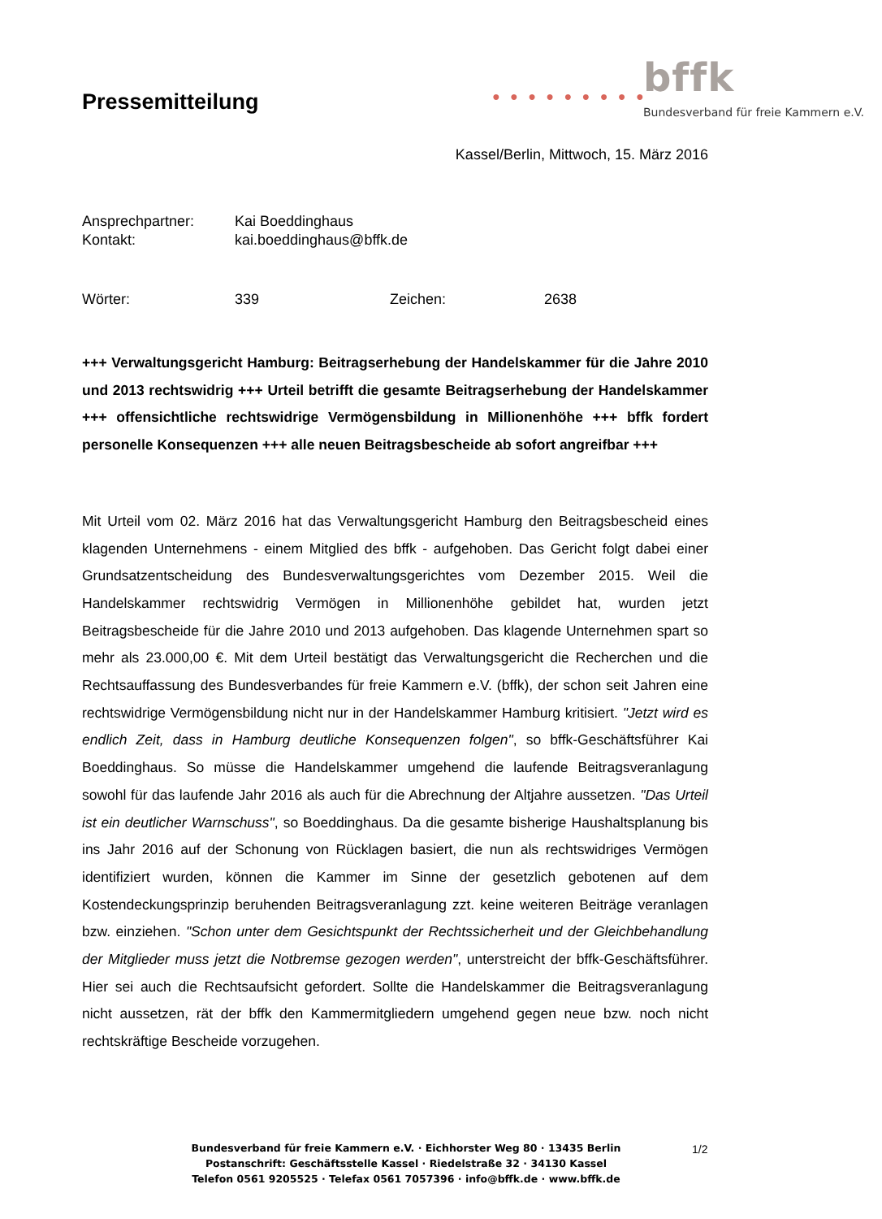Pressemitteilung
bffk
● ● ● ● ● ● ● ● ●
Bundesverband für freie Kammern e.V.
Kassel/Berlin, Mittwoch, 15. März 2016
Ansprechpartner: Kai Boeddinghaus
Kontakt: kai.boeddinghaus@bffk.de
Wörter: 339 Zeichen: 2638
+++ Verwaltungsgericht Hamburg: Beitragserhebung der Handelskammer für die Jahre 2010 und 2013 rechtswidrig +++ Urteil betrifft die gesamte Beitragserhebung der Handelskammer +++ offensichtliche rechtswidrige Vermögensbildung in Millionenhöhe +++ bffk fordert personelle Konsequenzen +++ alle neuen Beitragsbescheide ab sofort angreifbar +++
Mit Urteil vom 02. März 2016 hat das Verwaltungsgericht Hamburg den Beitragsbescheid eines klagenden Unternehmens - einem Mitglied des bffk - aufgehoben. Das Gericht folgt dabei einer Grundsatzentscheidung des Bundesverwaltungsgerichtes vom Dezember 2015. Weil die Handelskammer rechtswidrig Vermögen in Millionenhöhe gebildet hat, wurden jetzt Beitragsbescheide für die Jahre 2010 und 2013 aufgehoben. Das klagende Unternehmen spart so mehr als 23.000,00 €. Mit dem Urteil bestätigt das Verwaltungsgericht die Recherchen und die Rechtsauffassung des Bundesverbandes für freie Kammern e.V. (bffk), der schon seit Jahren eine rechtswidrige Vermögensbildung nicht nur in der Handelskammer Hamburg kritisiert. "Jetzt wird es endlich Zeit, dass in Hamburg deutliche Konsequenzen folgen", so bffk-Geschäftsführer Kai Boeddinghaus. So müsse die Handelskammer umgehend die laufende Beitragsveranlagung sowohl für das laufende Jahr 2016 als auch für die Abrechnung der Altjahre aussetzen. "Das Urteil ist ein deutlicher Warnschuss", so Boeddinghaus. Da die gesamte bisherige Haushaltsplanung bis ins Jahr 2016 auf der Schonung von Rücklagen basiert, die nun als rechtswidriges Vermögen identifiziert wurden, können die Kammer im Sinne der gesetzlich gebotenen auf dem Kostendeckungsprinzip beruhenden Beitragsveranlagung zzt. keine weiteren Beiträge veranlagen bzw. einziehen. "Schon unter dem Gesichtspunkt der Rechtssicherheit und der Gleichbehandlung der Mitglieder muss jetzt die Notbremse gezogen werden", unterstreicht der bffk-Geschäftsführer. Hier sei auch die Rechtsaufsicht gefordert. Sollte die Handelskammer die Beitragsveranlagung nicht aussetzen, rät der bffk den Kammermitgliedern umgehend gegen neue bzw. noch nicht rechtskräftige Bescheide vorzugehen.
Bundesverband für freie Kammern e.V. · Eichhorster Weg 80 · 13435 Berlin
Postanschrift: Geschäftsstelle Kassel · Riedelstraße 32 · 34130 Kassel
Telefon 0561 9205525 · Telefax 0561 7057396 · info@bffk.de · www.bffk.de
1/2